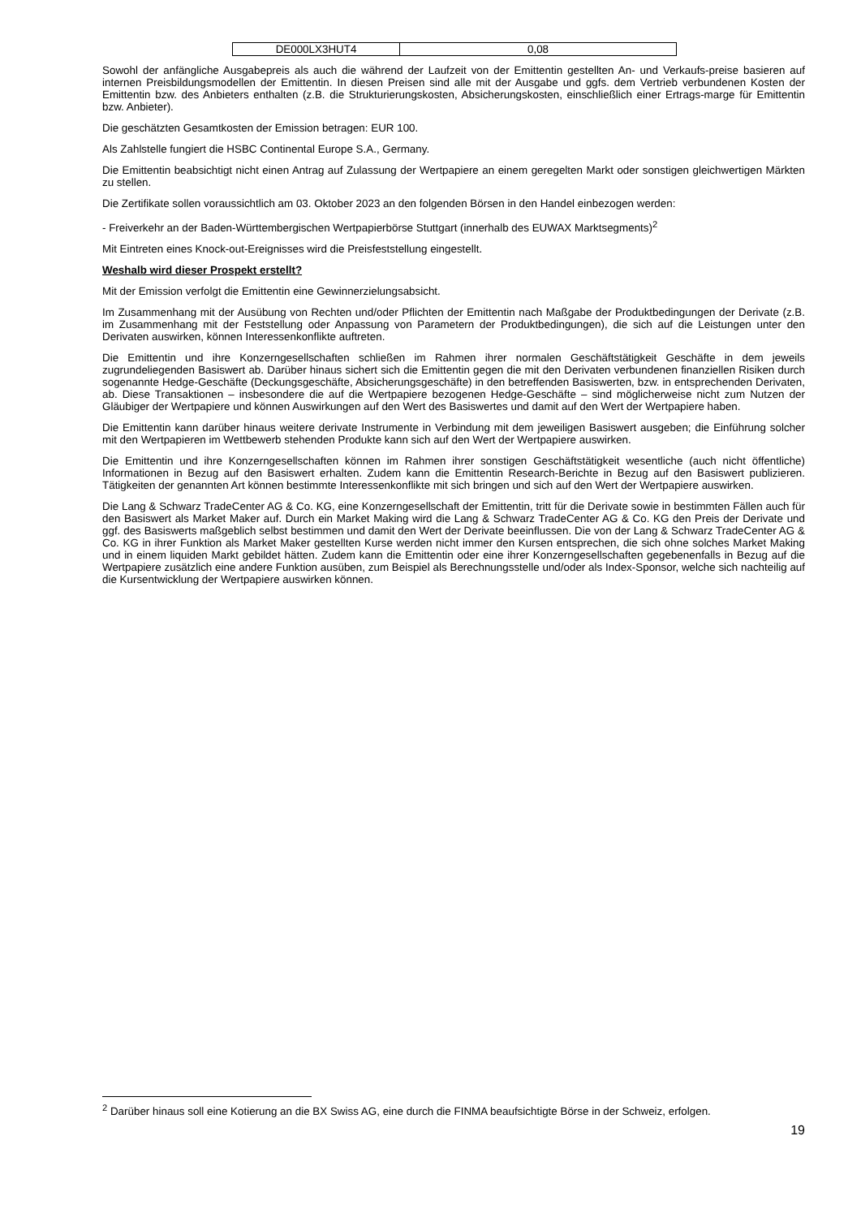| DE000LX3HUT4 | 0,08 |
Sowohl der anfängliche Ausgabepreis als auch die während der Laufzeit von der Emittentin gestellten An- und Verkaufs-preise basieren auf internen Preisbildungsmodellen der Emittentin. In diesen Preisen sind alle mit der Ausgabe und ggfs. dem Vertrieb verbundenen Kosten der Emittentin bzw. des Anbieters enthalten (z.B. die Strukturierungskosten, Absicherungskosten, einschließlich einer Ertrags-marge für Emittentin bzw. Anbieter).
Die geschätzten Gesamtkosten der Emission betragen: EUR 100.
Als Zahlstelle fungiert die HSBC Continental Europe S.A., Germany.
Die Emittentin beabsichtigt nicht einen Antrag auf Zulassung der Wertpapiere an einem geregelten Markt oder sonstigen gleichwertigen Märkten zu stellen.
Die Zertifikate sollen voraussichtlich am 03. Oktober 2023 an den folgenden Börsen in den Handel einbezogen werden:
- Freiverkehr an der Baden-Württembergischen Wertpapierbörse Stuttgart (innerhalb des EUWAX Marktsegments)<sup>2</sup>
Mit Eintreten eines Knock-out-Ereignisses wird die Preisfeststellung eingestellt.
Weshalb wird dieser Prospekt erstellt?
Mit der Emission verfolgt die Emittentin eine Gewinnerzielungsabsicht.
Im Zusammenhang mit der Ausübung von Rechten und/oder Pflichten der Emittentin nach Maßgabe der Produktbedingungen der Derivate (z.B. im Zusammenhang mit der Feststellung oder Anpassung von Parametern der Produktbedingungen), die sich auf die Leistungen unter den Derivaten auswirken, können Interessenkonflikte auftreten.
Die Emittentin und ihre Konzerngesellschaften schließen im Rahmen ihrer normalen Geschäftstätigkeit Geschäfte in dem jeweils zugrundeliegenden Basiswert ab. Darüber hinaus sichert sich die Emittentin gegen die mit den Derivaten verbundenen finanziellen Risiken durch sogenannte Hedge-Geschäfte (Deckungsgeschäfte, Absicherungsgeschäfte) in den betreffenden Basiswerten, bzw. in entsprechenden Derivaten, ab. Diese Transaktionen – insbesondere die auf die Wertpapiere bezogenen Hedge-Geschäfte – sind möglicherweise nicht zum Nutzen der Gläubiger der Wertpapiere und können Auswirkungen auf den Wert des Basiswertes und damit auf den Wert der Wertpapiere haben.
Die Emittentin kann darüber hinaus weitere derivate Instrumente in Verbindung mit dem jeweiligen Basiswert ausgeben; die Einführung solcher mit den Wertpapieren im Wettbewerb stehenden Produkte kann sich auf den Wert der Wertpapiere auswirken.
Die Emittentin und ihre Konzerngesellschaften können im Rahmen ihrer sonstigen Geschäftstätigkeit wesentliche (auch nicht öffentliche) Informationen in Bezug auf den Basiswert erhalten. Zudem kann die Emittentin Research-Berichte in Bezug auf den Basiswert publizieren. Tätigkeiten der genannten Art können bestimmte Interessenkonflikte mit sich bringen und sich auf den Wert der Wertpapiere auswirken.
Die Lang & Schwarz TradeCenter AG & Co. KG, eine Konzerngesellschaft der Emittentin, tritt für die Derivate sowie in bestimmten Fällen auch für den Basiswert als Market Maker auf. Durch ein Market Making wird die Lang & Schwarz TradeCenter AG & Co. KG den Preis der Derivate und ggf. des Basiswerts maßgeblich selbst bestimmen und damit den Wert der Derivate beeinflussen. Die von der Lang & Schwarz TradeCenter AG & Co. KG in ihrer Funktion als Market Maker gestellten Kurse werden nicht immer den Kursen entsprechen, die sich ohne solches Market Making und in einem liquiden Markt gebildet hätten. Zudem kann die Emittentin oder eine ihrer Konzerngesellschaften gegebenenfalls in Bezug auf die Wertpapiere zusätzlich eine andere Funktion ausüben, zum Beispiel als Berechnungsstelle und/oder als Index-Sponsor, welche sich nachteilig auf die Kursentwicklung der Wertpapiere auswirken können.
<sup>2</sup> Darüber hinaus soll eine Kotierung an die BX Swiss AG, eine durch die FINMA beaufsichtigte Börse in der Schweiz, erfolgen.
19